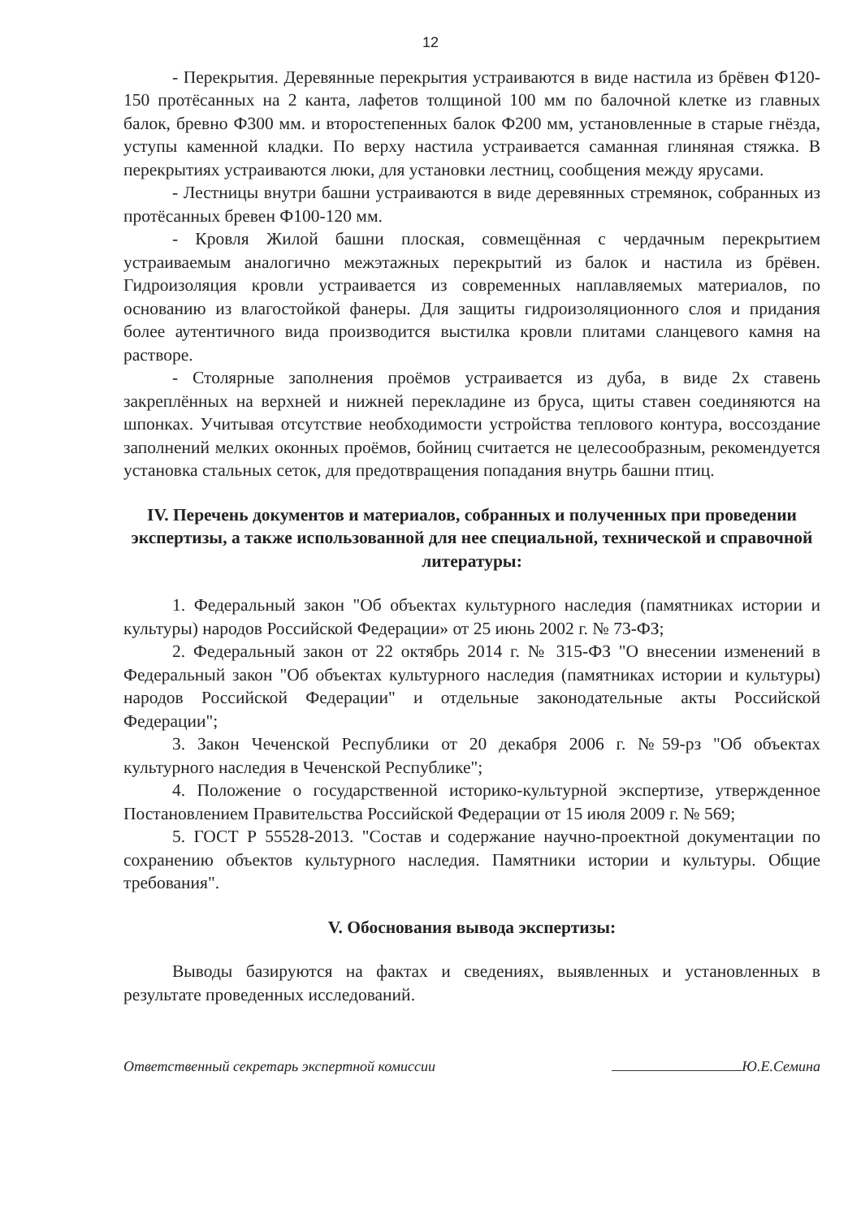12
- Перекрытия. Деревянные перекрытия устраиваются в виде настила из брёвен Ф120-150 протёсанных на 2 канта, лафетов толщиной 100 мм по балочной клетке из главных балок, бревно Ф300 мм. и второстепенных балок Ф200 мм, установленные в старые гнёзда, уступы каменной кладки. По верху настила устраивается саманная глиняная стяжка. В перекрытиях устраиваются люки, для установки лестниц, сообщения между ярусами.
- Лестницы внутри башни устраиваются в виде деревянных стремянок, собранных из протёсанных бревен Ф100-120 мм.
- Кровля Жилой башни плоская, совмещённая с чердачным перекрытием устраиваемым аналогично межэтажных перекрытий из балок и настила из брёвен. Гидроизоляция кровли устраивается из современных наплавляемых материалов, по основанию из влагостойкой фанеры. Для защиты гидроизоляционного слоя и придания более аутентичного вида производится выстилка кровли плитами сланцевого камня на растворе.
- Столярные заполнения проёмов устраивается из дуба, в виде 2х ставень закреплённых на верхней и нижней перекладине из бруса, щиты ставен соединяются на шпонках. Учитывая отсутствие необходимости устройства теплового контура, воссоздание заполнений мелких оконных проёмов, бойниц считается не целесообразным, рекомендуется установка стальных сеток, для предотвращения попадания внутрь башни птиц.
IV. Перечень документов и материалов, собранных и полученных при проведении экспертизы, а также использованной для нее специальной, технической и справочной литературы:
1. Федеральный закон "Об объектах культурного наследия (памятниках истории и культуры) народов Российской Федерации» от 25 июнь 2002 г. № 73-ФЗ;
2. Федеральный закон от 22 октябрь 2014 г. № 315-ФЗ "О внесении изменений в Федеральный закон "Об объектах культурного наследия (памятниках истории и культуры) народов Российской Федерации" и отдельные законодательные акты Российской Федерации";
3. Закон Чеченской Республики от 20 декабря 2006 г. №59-рз "Об объектах культурного наследия в Чеченской Республике";
4. Положение о государственной историко-культурной экспертизе, утвержденное Постановлением Правительства Российской Федерации от 15 июля 2009 г. № 569;
5. ГОСТ Р 55528-2013. "Состав и содержание научно-проектной документации по сохранению объектов культурного наследия. Памятники истории и культуры. Общие требования".
V. Обоснования вывода экспертизы:
Выводы базируются на фактах и сведениях, выявленных и установленных в результате проведенных исследований.
Ответственный секретарь экспертной комиссии Ю.Е.Семина